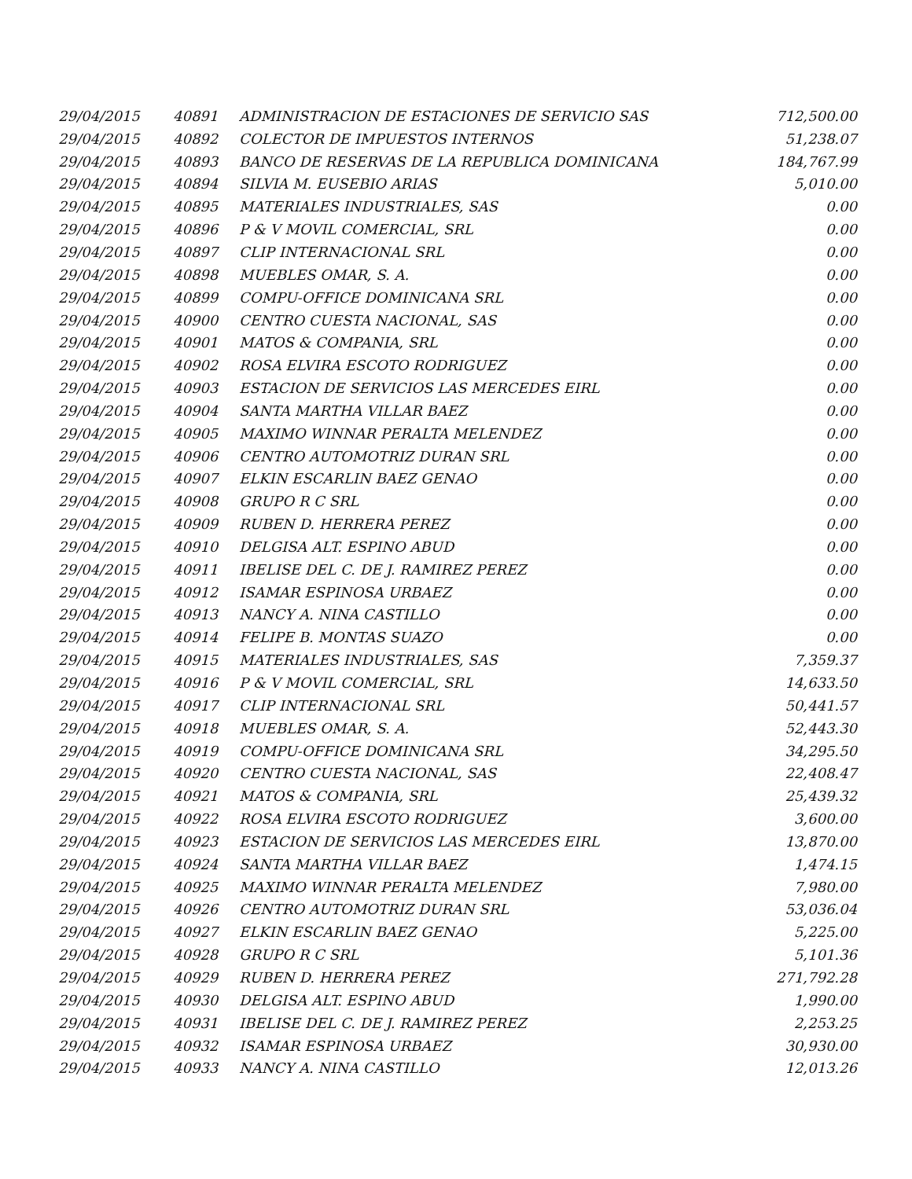| 29/04/2015 | 40891 | ADMINISTRACION DE ESTACIONES DE SERVICIO SAS | 712,500.00 |
| 29/04/2015 | 40892 | COLECTOR DE IMPUESTOS INTERNOS | 51,238.07 |
| 29/04/2015 | 40893 | BANCO DE RESERVAS DE LA REPUBLICA DOMINICANA | 184,767.99 |
| 29/04/2015 | 40894 | SILVIA M. EUSEBIO ARIAS | 5,010.00 |
| 29/04/2015 | 40895 | MATERIALES INDUSTRIALES, SAS | 0.00 |
| 29/04/2015 | 40896 | P & V MOVIL COMERCIAL, SRL | 0.00 |
| 29/04/2015 | 40897 | CLIP INTERNACIONAL SRL | 0.00 |
| 29/04/2015 | 40898 | MUEBLES OMAR, S. A. | 0.00 |
| 29/04/2015 | 40899 | COMPU-OFFICE DOMINICANA SRL | 0.00 |
| 29/04/2015 | 40900 | CENTRO CUESTA NACIONAL, SAS | 0.00 |
| 29/04/2015 | 40901 | MATOS & COMPANIA, SRL | 0.00 |
| 29/04/2015 | 40902 | ROSA ELVIRA ESCOTO RODRIGUEZ | 0.00 |
| 29/04/2015 | 40903 | ESTACION DE SERVICIOS LAS MERCEDES EIRL | 0.00 |
| 29/04/2015 | 40904 | SANTA MARTHA VILLAR BAEZ | 0.00 |
| 29/04/2015 | 40905 | MAXIMO WINNAR PERALTA MELENDEZ | 0.00 |
| 29/04/2015 | 40906 | CENTRO AUTOMOTRIZ DURAN SRL | 0.00 |
| 29/04/2015 | 40907 | ELKIN ESCARLIN BAEZ GENAO | 0.00 |
| 29/04/2015 | 40908 | GRUPO R C SRL | 0.00 |
| 29/04/2015 | 40909 | RUBEN D. HERRERA PEREZ | 0.00 |
| 29/04/2015 | 40910 | DELGISA ALT. ESPINO ABUD | 0.00 |
| 29/04/2015 | 40911 | IBELISE DEL C. DE J. RAMIREZ PEREZ | 0.00 |
| 29/04/2015 | 40912 | ISAMAR ESPINOSA URBAEZ | 0.00 |
| 29/04/2015 | 40913 | NANCY A. NINA CASTILLO | 0.00 |
| 29/04/2015 | 40914 | FELIPE B. MONTAS SUAZO | 0.00 |
| 29/04/2015 | 40915 | MATERIALES INDUSTRIALES, SAS | 7,359.37 |
| 29/04/2015 | 40916 | P & V MOVIL COMERCIAL, SRL | 14,633.50 |
| 29/04/2015 | 40917 | CLIP INTERNACIONAL SRL | 50,441.57 |
| 29/04/2015 | 40918 | MUEBLES OMAR, S. A. | 52,443.30 |
| 29/04/2015 | 40919 | COMPU-OFFICE DOMINICANA SRL | 34,295.50 |
| 29/04/2015 | 40920 | CENTRO CUESTA NACIONAL, SAS | 22,408.47 |
| 29/04/2015 | 40921 | MATOS & COMPANIA, SRL | 25,439.32 |
| 29/04/2015 | 40922 | ROSA ELVIRA ESCOTO RODRIGUEZ | 3,600.00 |
| 29/04/2015 | 40923 | ESTACION DE SERVICIOS LAS MERCEDES EIRL | 13,870.00 |
| 29/04/2015 | 40924 | SANTA MARTHA VILLAR BAEZ | 1,474.15 |
| 29/04/2015 | 40925 | MAXIMO WINNAR PERALTA MELENDEZ | 7,980.00 |
| 29/04/2015 | 40926 | CENTRO AUTOMOTRIZ DURAN SRL | 53,036.04 |
| 29/04/2015 | 40927 | ELKIN ESCARLIN BAEZ GENAO | 5,225.00 |
| 29/04/2015 | 40928 | GRUPO R C SRL | 5,101.36 |
| 29/04/2015 | 40929 | RUBEN D. HERRERA PEREZ | 271,792.28 |
| 29/04/2015 | 40930 | DELGISA ALT. ESPINO ABUD | 1,990.00 |
| 29/04/2015 | 40931 | IBELISE DEL C. DE J. RAMIREZ PEREZ | 2,253.25 |
| 29/04/2015 | 40932 | ISAMAR ESPINOSA URBAEZ | 30,930.00 |
| 29/04/2015 | 40933 | NANCY A. NINA CASTILLO | 12,013.26 |